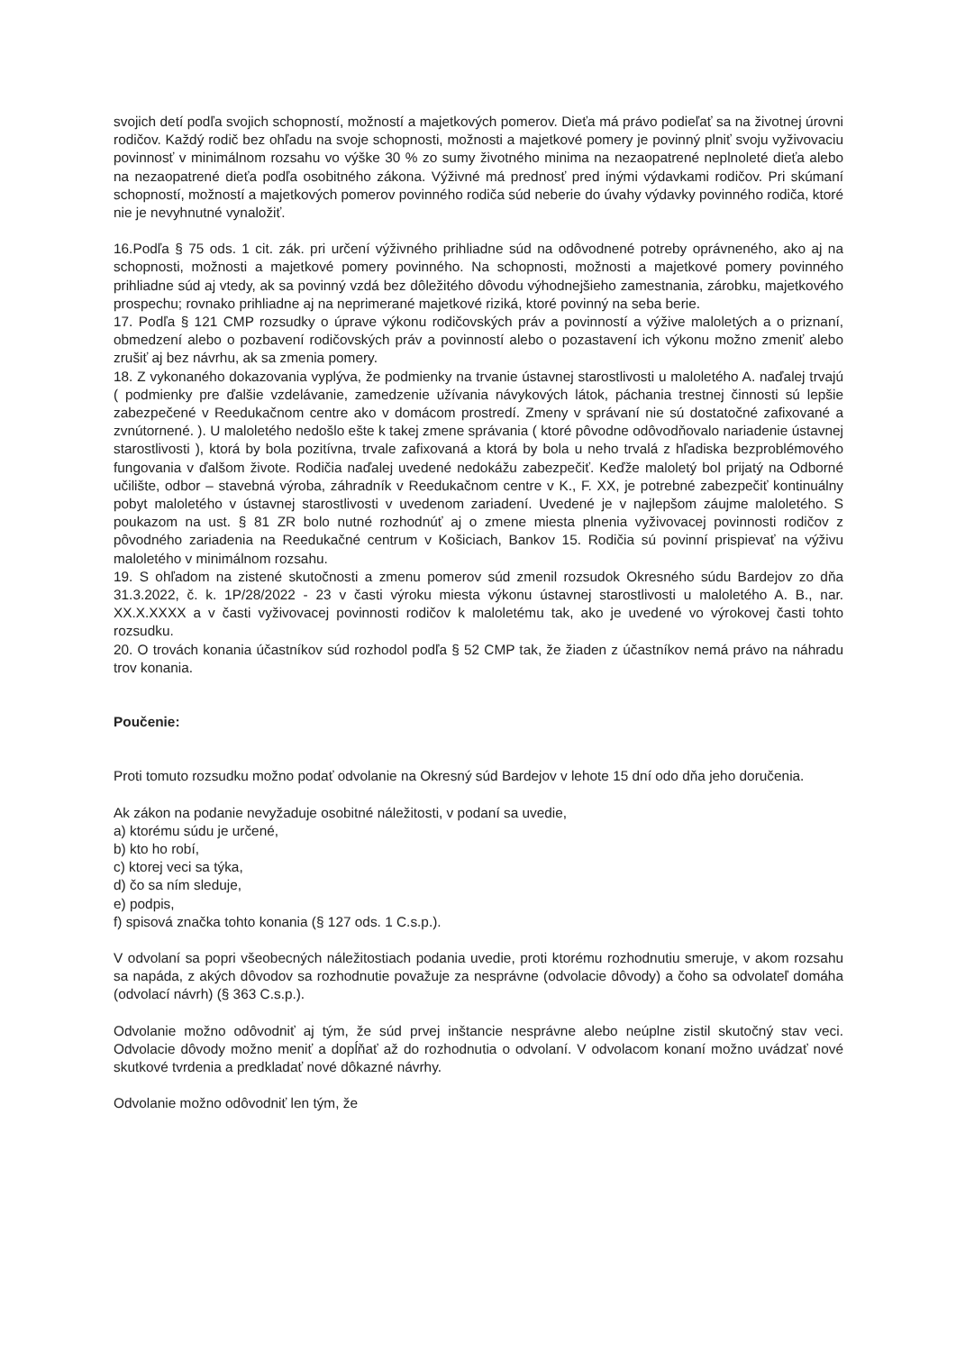svojich detí podľa svojich schopností, možností a majetkových pomerov. Dieťa má právo podieľať sa na životnej úrovni rodičov. Každý rodič bez ohľadu na svoje schopnosti, možnosti a majetkové pomery je povinný plniť svoju vyživovaciu povinnosť v minimálnom rozsahu vo výške 30 % zo sumy životného minima na nezaopatrené neplnoleté dieťa alebo na nezaopatrené dieťa podľa osobitného zákona. Výživné má prednosť pred inými výdavkami rodičov. Pri skúmaní schopností, možností a majetkových pomerov povinného rodiča súd neberie do úvahy výdavky povinného rodiča, ktoré nie je nevyhnutné vynaložiť.
16.Podľa § 75 ods. 1 cit. zák. pri určení výživného prihliadne súd na odôvodnené potreby oprávneného, ako aj na schopnosti, možnosti a majetkové pomery povinného. Na schopnosti, možnosti a majetkové pomery povinného prihliadne súd aj vtedy, ak sa povinný vzdá bez dôležitého dôvodu výhodnejšieho zamestnania, zárobku, majetkového prospechu; rovnako prihliadne aj na neprimerané majetkové riziká, ktoré povinný na seba berie.
17. Podľa § 121 CMP rozsudky o úprave výkonu rodičovských práv a povinností a výžive maloletých a o priznaní, obmedzení alebo o pozbavení rodičovských práv a povinností alebo o pozastavení ich výkonu možno zmeniť alebo zrušiť aj bez návrhu, ak sa zmenia pomery.
18. Z vykonaného dokazovania vyplýva, že podmienky na trvanie ústavnej starostlivosti u maloletého A. naďalej trvajú ( podmienky pre ďalšie vzdelávanie, zamedzenie užívania návykových látok, páchania trestnej činnosti sú lepšie zabezpečené v Reedukačnom centre ako v domácom prostredí. Zmeny v správaní nie sú dostatočné zafixované a zvnútornené. ). U maloletého nedošlo ešte k takej zmene správania ( ktoré pôvodne odôvodňovalo nariadenie ústavnej starostlivosti ), ktorá by bola pozitívna, trvale zafixovaná a ktorá by bola u neho trvalá z hľadiska bezproblémového fungovania v ďalšom živote. Rodičia naďalej uvedené nedokážu zabezpečiť. Keďže maloletý bol prijatý na Odborné učilište, odbor – stavebná výroba, záhradník v Reedukačnom centre v K., F. XX, je potrebné zabezpečiť kontinuálny pobyt maloletého v ústavnej starostlivosti v uvedenom zariadení. Uvedené je v najlepšom záujme maloletého. S poukazom na ust. § 81 ZR bolo nutné rozhodnúť aj o zmene miesta plnenia vyživovacej povinnosti rodičov z pôvodného zariadenia na Reedukačné centrum v Košiciach, Bankov 15. Rodičia sú povinní prispievať na výživu maloletého v minimálnom rozsahu.
19. S ohľadom na zistené skutočnosti a zmenu pomerov súd zmenil rozsudok Okresného súdu Bardejov zo dňa 31.3.2022, č. k. 1P/28/2022 - 23 v časti výroku miesta výkonu ústavnej starostlivosti u maloletého A. B., nar. XX.X.XXXX a v časti vyživovacej povinnosti rodičov k maloletému tak, ako je uvedené vo výrokovej časti tohto rozsudku.
20. O trovách konania účastníkov súd rozhodol podľa § 52 CMP tak, že žiaden z účastníkov nemá právo na náhradu trov konania.
Poučenie:
Proti tomuto rozsudku možno podať odvolanie na Okresný súd Bardejov v lehote 15 dní odo dňa jeho doručenia.
Ak zákon na podanie nevyžaduje osobitné náležitosti, v podaní sa uvedie,
a) ktorému súdu je určené,
b) kto ho robí,
c) ktorej veci sa týka,
d) čo sa ním sleduje,
e) podpis,
f) spisová značka tohto konania (§ 127 ods. 1 C.s.p.).
V odvolaní sa popri všeobecných náležitostiach podania uvedie, proti ktorému rozhodnutiu smeruje, v akom rozsahu sa napáda, z akých dôvodov sa rozhodnutie považuje za nesprávne (odvolacie dôvody) a čoho sa odvolateľ domáha (odvolací návrh) (§ 363 C.s.p.).
Odvolanie možno odôvodniť aj tým, že súd prvej inštancie nesprávne alebo neúplne zistil skutočný stav veci. Odvolacie dôvody možno meniť a dopĺňať až do rozhodnutia o odvolaní. V odvolacom konaní možno uvádzať nové skutkové tvrdenia a predkladať nové dôkazné návrhy.
Odvolanie možno odôvodniť len tým, že